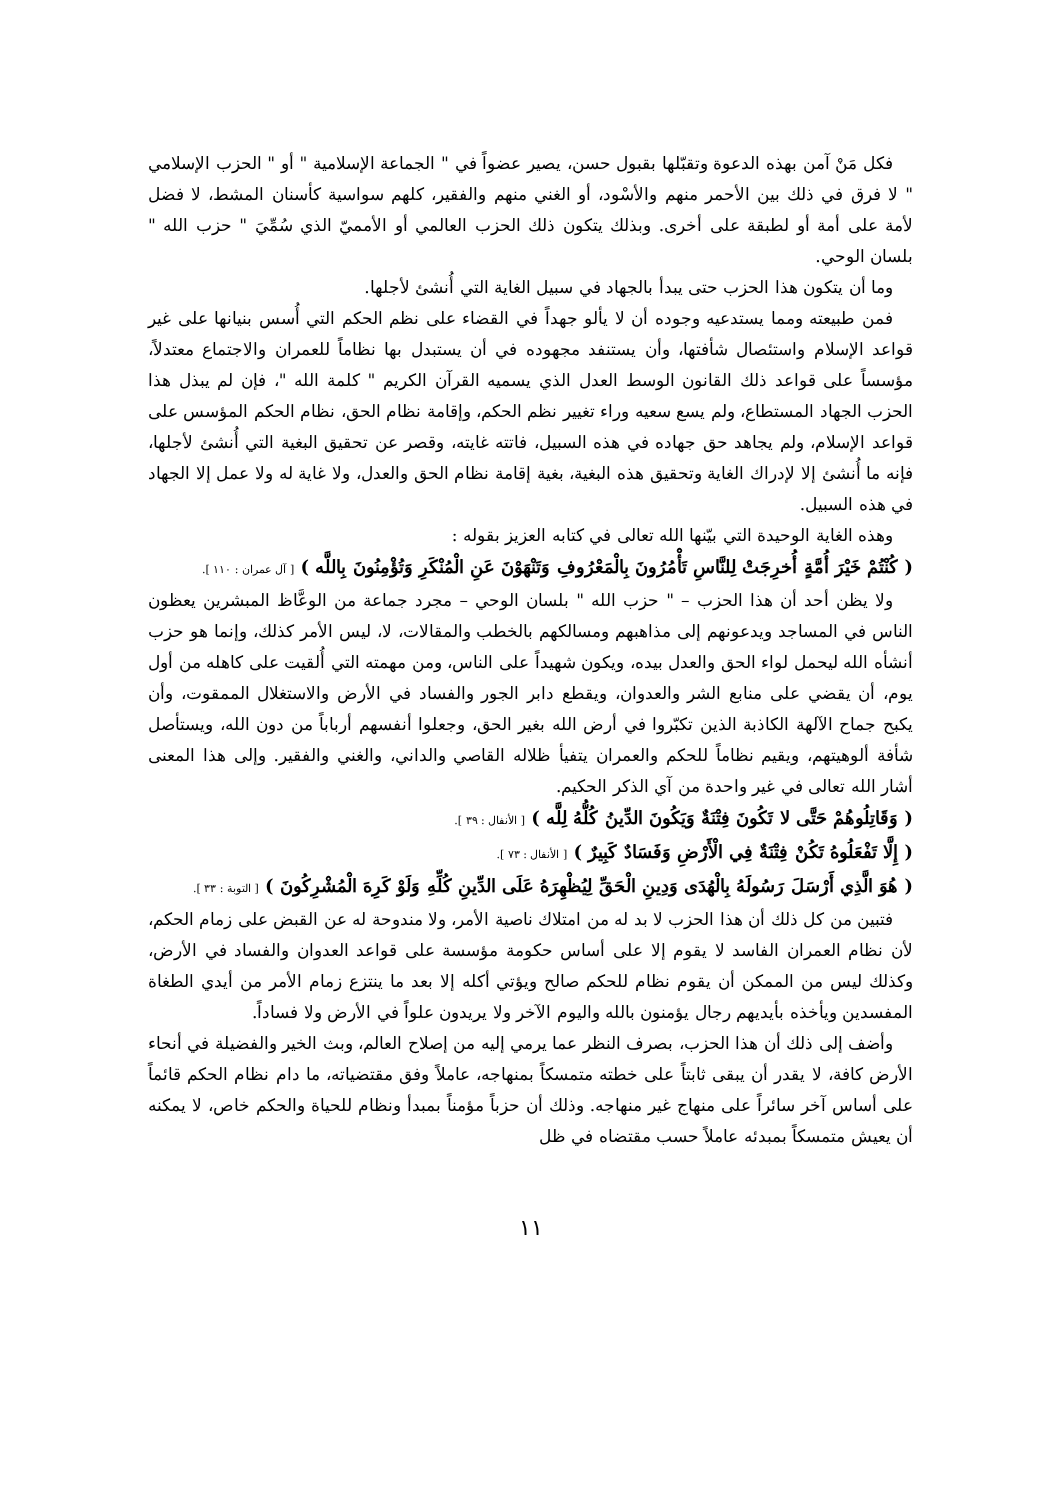فكل مَنْ آمن بهذه الدعوة وتقبّلها بقبول حسن، يصير عضواً في " الجماعة الإسلامية " أو " الحزب الإسلامي " لا فرق في ذلك بين الأحمر منهم والأسْود، أو الغني منهم والفقير، كلهم سواسية كأسنان المشط، لا فضل لأمة على أمة أو لطبقة على أخرى. وبذلك يتكون ذلك الحزب العالمي أو الأمميّ الذي سُمِّيَ " حزب الله " بلسان الوحي.
وما أن يتكون هذا الحزب حتى يبدأ بالجهاد في سبيل الغاية التي أُنشئ لأجلها.
فمن طبيعته ومما يستدعيه وجوده أن لا يألو جهداً في القضاء على نظم الحكم التي أُسس بنيانها على غير قواعد الإسلام واستئصال شأفتها، وأن يستنفد مجهوده في أن يستبدل بها نظاماً للعمران والاجتماع معتدلاً، مؤسساً على قواعد ذلك القانون الوسط العدل الذي يسميه القرآن الكريم " كلمة الله "، فإن لم يبذل هذا الحزب الجهاد المستطاع، ولم يسع سعيه وراء تغيير نظم الحكم، وإقامة نظام الحق، نظام الحكم المؤسس على قواعد الإسلام، ولم يجاهد حق جهاده في هذه السبيل، فاتته غايته، وقصر عن تحقيق البغية التي أُنشئ لأجلها، فإنه ما أُنشئ إلا لإدراك الغاية وتحقيق هذه البغية، بغية إقامة نظام الحق والعدل، ولا غاية له ولا عمل إلا الجهاد في هذه السبيل.
وهذه الغاية الوحيدة التي بيّنها الله تعالى في كتابه العزيز بقوله :
( كُنْتُمْ خَيْرَ أُمَّةٍ أُخرِجَتْ لِلنَّاسِ تَأْمُرُونَ بِالْمَعْرُوفِ وَتَنْهَوْنَ عَنِ الْمُنْكَرِ وَتُؤْمِنُونَ بِاللَّه ) [ آل عمران : ١١٠ ].
ولا يظن أحد أن هذا الحزب – " حزب الله " بلسان الوحي – مجرد جماعة من الوعَّاظ المبشرين يعظون الناس في المساجد ويدعونهم إلى مذاهبهم ومسالكهم بالخطب والمقالات، لا، ليس الأمر كذلك، وإنما هو حزب أنشأه الله ليحمل لواء الحق والعدل بيده، ويكون شهيداً على الناس، ومن مهمته التي أُلقيت على كاهله من أول يوم، أن يقضي على منابع الشر والعدوان، ويقطع دابر الجور والفساد في الأرض والاستغلال الممقوت، وأن يكبح جماح الآلهة الكاذبة الذين تكبّروا في أرض الله بغير الحق، وجعلوا أنفسهم أرباباً من دون الله، ويستأصل شأفة ألوهيتهم، ويقيم نظاماً للحكم والعمران يتفيأ ظلاله القاصي والداني، والغني والفقير. وإلى هذا المعنى أشار الله تعالى في غير واحدة من آي الذكر الحكيم.
( وَقَاتِلُوهُمْ حَتَّى لا تَكُونَ فِتْنَةٌ وَيَكُونَ الدِّينُ كُلُّهُ لِلَّه ) [ الأنفال : ٣٩ ].
( إِلَّا تَفْعَلُوهُ تَكُنْ فِتْنَةٌ فِي الْأَرْضِ وَفَسَادٌ كَبِيرٌ ) [ الأنفال : ٧٣ ].
( هُوَ الَّذِي أَرْسَلَ رَسُولَهُ بِالْهُدَى وَدِينِ الْحَقِّ لِيُظْهِرَهُ عَلَى الدِّينِ كُلِّهِ وَلَوْ كَرِهَ الْمُشْرِكُونَ ) [ التوبة : ٣٣ ].
فتبين من كل ذلك أن هذا الحزب لا بد له من امتلاك ناصية الأمر، ولا مندوحة له عن القبض على زمام الحكم، لأن نظام العمران الفاسد لا يقوم إلا على أساس حكومة مؤسسة على قواعد العدوان والفساد في الأرض، وكذلك ليس من الممكن أن يقوم نظام للحكم صالح ويؤتي أكله إلا بعد ما ينتزع زمام الأمر من أيدي الطغاة المفسدين ويأخذه بأيديهم رجال يؤمنون بالله واليوم الآخر ولا يريدون علواً في الأرض ولا فساداً.
وأضف إلى ذلك أن هذا الحزب، بصرف النظر عما يرمي إليه من إصلاح العالم، وبث الخير والفضيلة في أنحاء الأرض كافة، لا يقدر أن يبقى ثابتاً على خطته متمسكاً بمنهاجه، عاملاً وفق مقتضياته، ما دام نظام الحكم قائماً على أساس آخر سائراً على منهاج غير منهاجه. وذلك أن حزباً مؤمناً بمبدأ ونظام للحياة والحكم خاص، لا يمكنه أن يعيش متمسكاً بمبدئه عاملاً حسب مقتضاه في ظل
١١